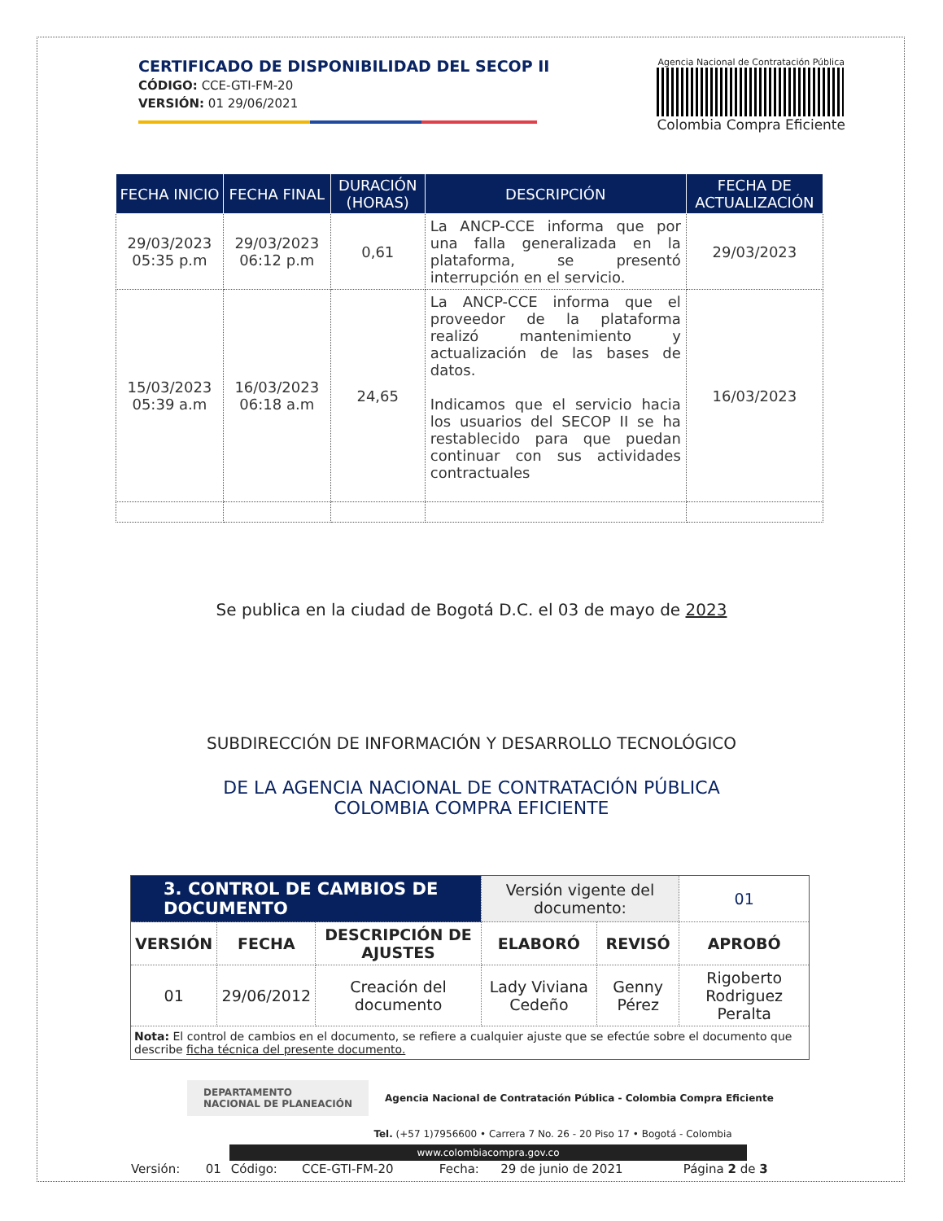CERTIFICADO DE DISPONIBILIDAD DEL SECOP II
CÓDIGO: CCE-GTI-FM-20
VERSIÓN: 01 29/06/2021
Agencia Nacional de Contratación Pública
Colombia Compra Eficiente
| FECHA INICIO | FECHA FINAL | DURACIÓN (HORAS) | DESCRIPCIÓN | FECHA DE ACTUALIZACIÓN |
| --- | --- | --- | --- | --- |
| 29/03/2023 05:35 p.m | 29/03/2023 06:12 p.m | 0,61 | La ANCP-CCE informa que por una falla generalizada en la plataforma, se presentó interrupción en el servicio. | 29/03/2023 |
| 15/03/2023 05:39 a.m | 16/03/2023 06:18 a.m | 24,65 | La ANCP-CCE informa que el proveedor de la plataforma realizó mantenimiento y actualización de las bases de datos. Indicamos que el servicio hacia los usuarios del SECOP II se ha restablecido para que puedan continuar con sus actividades contractuales | 16/03/2023 |
Se publica en la ciudad de Bogotá D.C. el 03 de mayo de 2023
SUBDIRECCIÓN DE INFORMACIÓN Y DESARROLLO TECNOLÓGICO
DE LA AGENCIA NACIONAL DE CONTRATACIÓN PÚBLICA
COLOMBIA COMPRA EFICIENTE
| 3. CONTROL DE CAMBIOS DE DOCUMENTO | | | Versión vigente del documento: | | 01 |
| VERSIÓN | FECHA | DESCRIPCIÓN DE AJUSTES | ELABORÓ | REVISÓ | APROBÓ |
| 01 | 29/06/2012 | Creación del documento | Lady Viviana Cedeño | Genny Pérez | Rigoberto Rodriguez Peralta |
| Nota: El control de cambios en el documento, se refiere a cualquier ajuste que se efectúe sobre el documento que describe ficha técnica del presente documento. | | | | | |
DEPARTAMENTO
NACIONAL DE PLANEACIÓN
Agencia Nacional de Contratación Pública - Colombia Compra Eficiente
Tel. (+57 1)7956600 • Carrera 7 No. 26 - 20 Piso 17 • Bogotá - Colombia
www.colombiacompra.gov.co
| Versión: | 01 | Código: | CCE-GTI-FM-20 | Fecha: | 29 de junio de 2021 | Página 2 de 3 |